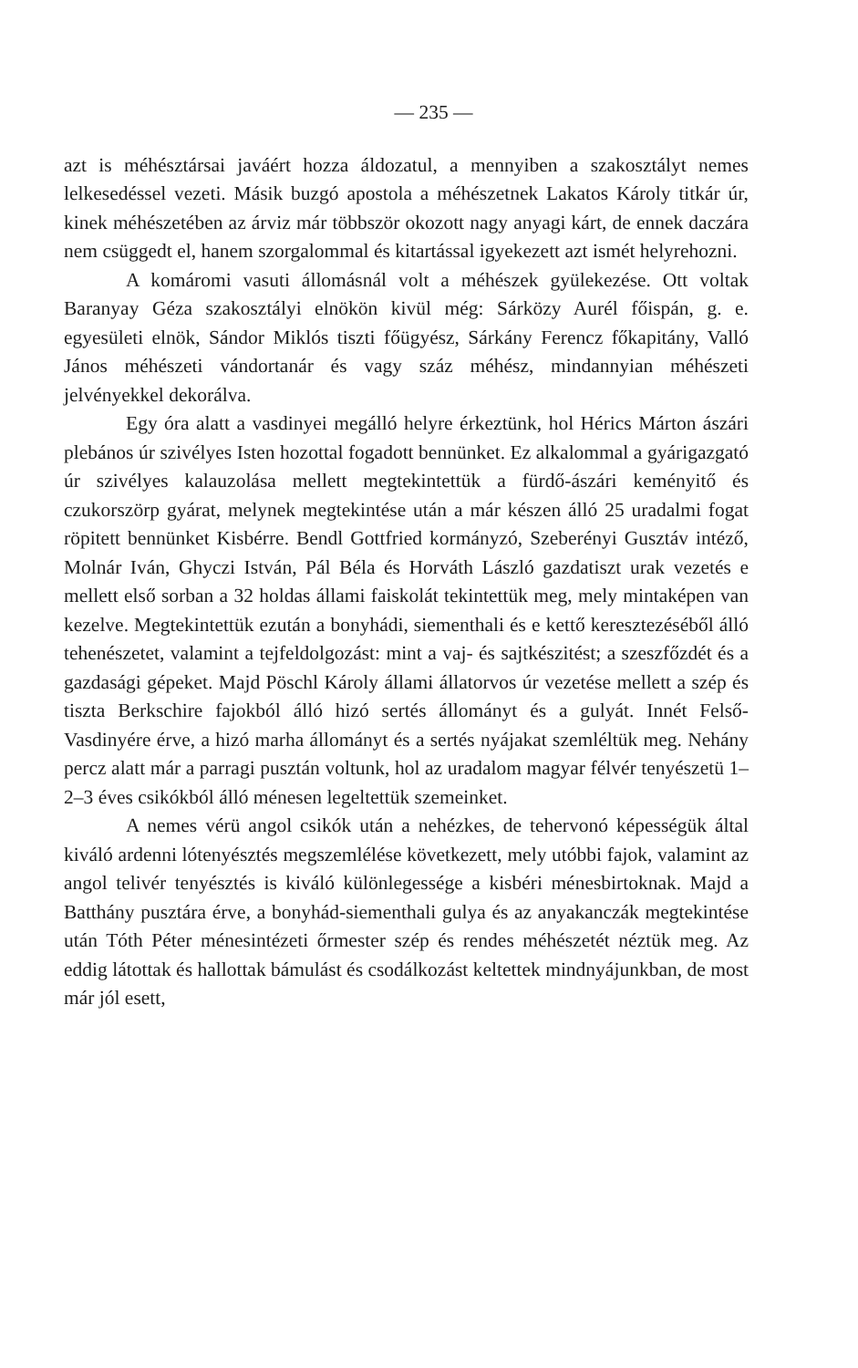— 235 —
azt is méhésztársai javáért hozza áldozatul, a mennyiben a szakosztályt nemes lelkesedéssel vezeti. Másik buzgó apostola a méhészetnek Lakatos Károly titkár úr, kinek méhészetében az árviz már többször okozott nagy anyagi kárt, de ennek daczára nem csüggedt el, hanem szorgalommal és kitartással igyekezett azt ismét helyrehozni.
A komáromi vasuti állomásnál volt a méhészek gyülekezése. Ott voltak Baranyay Géza szakosztályi elnökön kivül még: Sárközy Aurél főispán, g. e. egyesületi elnök, Sándor Miklós tiszti főügyész, Sárkány Ferencz főkapitány, Valló János méhészeti vándortanár és vagy száz méhész, mindannyian méhészeti jelvényekkel dekorálva.
Egy óra alatt a vasdinyei megálló helyre érkeztünk, hol Hérics Márton ászári plebános úr szivélyes Isten hozottal fogadott bennünket. Ez alkalommal a gyárigazgató úr szivélyes kalauzolása mellett megtekintettük a fürdő-ászári keményitő és czukorszörp gyárat, melynek megtekintése után a már készen álló 25 uradalmi fogat röpitett bennünket Kisbérre. Bendl Gottfried kormányzó, Szeberényi Gusztáv intéző, Molnár Iván, Ghyczi István, Pál Béla és Horváth László gazdatiszt urak vezetés e mellett első sorban a 32 holdas állami faiskolát tekintettük meg, mely mintaképen van kezelve. Megtekintettük ezután a bonyhádi, siementhali és e kettő keresztezéséből álló tehenészetet, valamint a tejfeldolgozást: mint a vaj- és sajtkészitést; a szeszfőzdét és a gazdasági gépeket. Majd Pöschl Károly állami állatorvos úr vezetése mellett a szép és tiszta Berkschire fajokból álló hizó sertés állományt és a gulyát. Innét Felső-Vasdinyére érve, a hizó marha állományt és a sertés nyájakat szemléltük meg. Nehány percz alatt már a parragi pusztán voltunk, hol az uradalom magyar félvér tenyészetü 1–2–3 éves csikókból álló ménesen legeltettük szemeinket.
A nemes vérü angol csikók után a nehézkes, de tehervonó képességük által kiváló ardenni lótenyésztés megszemlélése következett, mely utóbbi fajok, valamint az angol telivér tenyésztés is kiváló különlegessége a kisbéri ménesbirtoknak. Majd a Batthány pusztára érve, a bonyhád-siementhali gulya és az anyakanczák megtekintése után Tóth Péter ménesintézeti őrmester szép és rendes méhészetét néztük meg. Az eddig látottak és hallottak bámulást és csodálkozást keltettek mindnyájunkban, de most már jól esett,